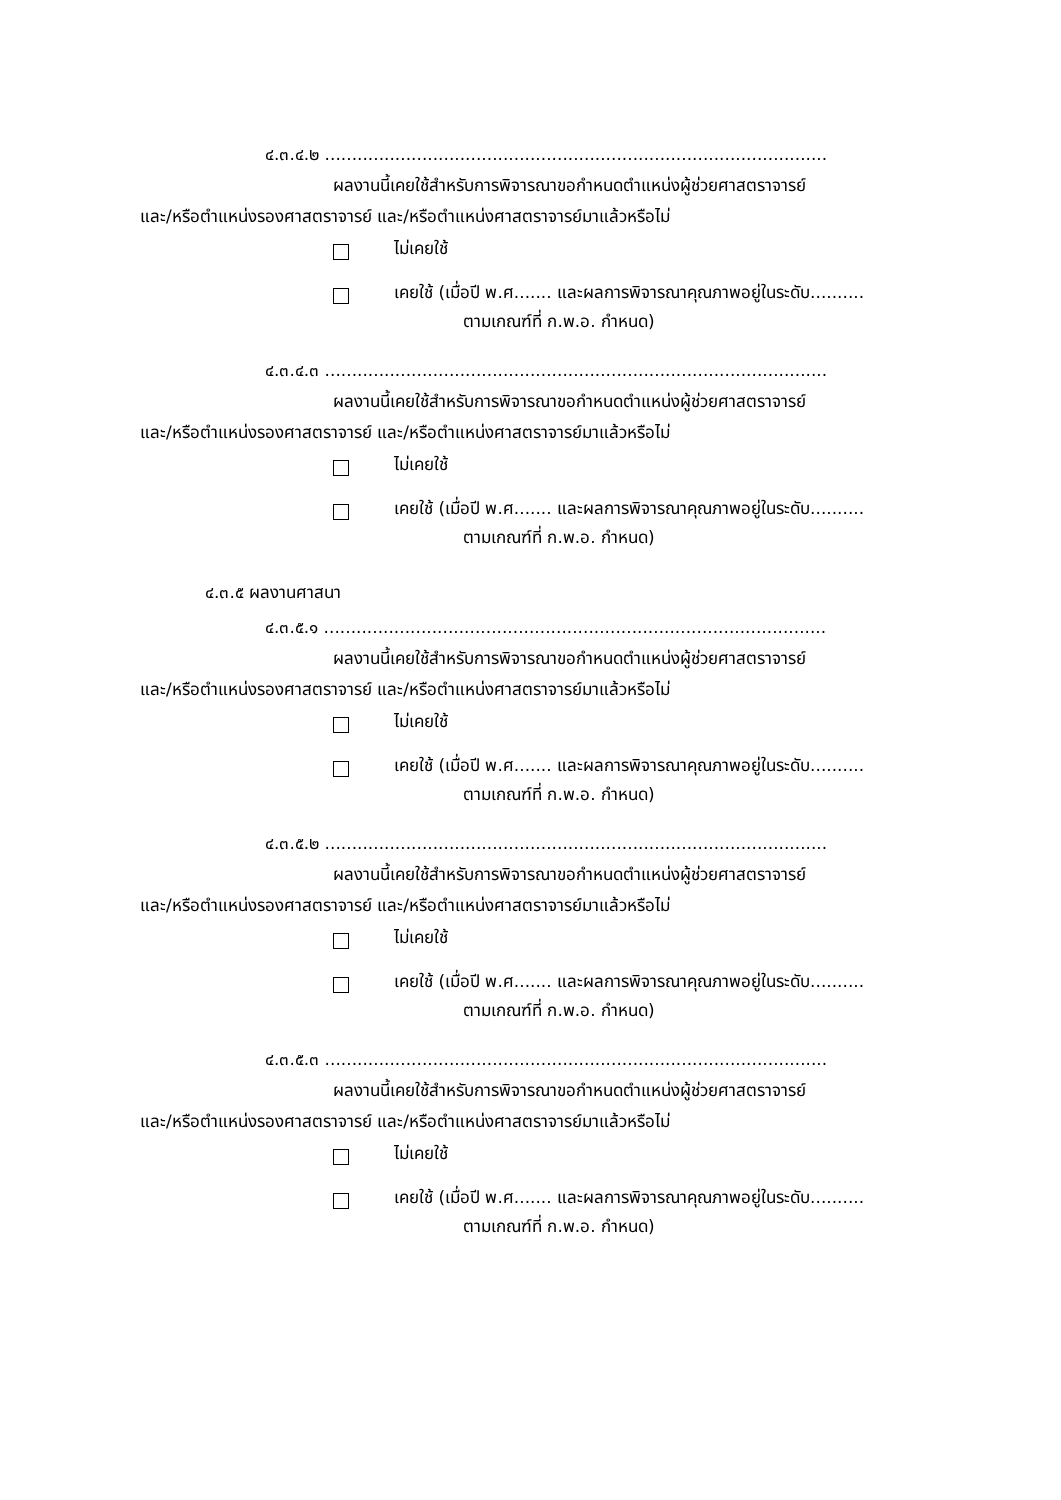๔.๓.๔.๒ .............................................................................................
ผลงานนี้เคยใช้สำหรับการพิจารณาขอกำหนดตำแหน่งผู้ช่วยศาสตราจารย์
และ/หรือตำแหน่งรองศาสตราจารย์ และ/หรือตำแหน่งศาสตราจารย์มาแล้วหรือไม่
ไม่เคยใช้
เคยใช้ (เมื่อปี พ.ศ....... และผลการพิจารณาคุณภาพอยู่ในระดับ..........
ตามเกณฑ์ที่ ก.พ.อ. กำหนด)
๔.๓.๔.๓ .............................................................................................
ผลงานนี้เคยใช้สำหรับการพิจารณาขอกำหนดตำแหน่งผู้ช่วยศาสตราจารย์
และ/หรือตำแหน่งรองศาสตราจารย์ และ/หรือตำแหน่งศาสตราจารย์มาแล้วหรือไม่
ไม่เคยใช้
เคยใช้ (เมื่อปี พ.ศ....... และผลการพิจารณาคุณภาพอยู่ในระดับ..........
ตามเกณฑ์ที่ ก.พ.อ. กำหนด)
๔.๓.๕ ผลงานศาสนา
๔.๓.๕.๑ .............................................................................................
ผลงานนี้เคยใช้สำหรับการพิจารณาขอกำหนดตำแหน่งผู้ช่วยศาสตราจารย์
และ/หรือตำแหน่งรองศาสตราจารย์ และ/หรือตำแหน่งศาสตราจารย์มาแล้วหรือไม่
ไม่เคยใช้
เคยใช้ (เมื่อปี พ.ศ....... และผลการพิจารณาคุณภาพอยู่ในระดับ..........
ตามเกณฑ์ที่ ก.พ.อ. กำหนด)
๔.๓.๕.๒ .............................................................................................
ผลงานนี้เคยใช้สำหรับการพิจารณาขอกำหนดตำแหน่งผู้ช่วยศาสตราจารย์
และ/หรือตำแหน่งรองศาสตราจารย์ และ/หรือตำแหน่งศาสตราจารย์มาแล้วหรือไม่
ไม่เคยใช้
เคยใช้ (เมื่อปี พ.ศ....... และผลการพิจารณาคุณภาพอยู่ในระดับ..........
ตามเกณฑ์ที่ ก.พ.อ. กำหนด)
๔.๓.๕.๓ .............................................................................................
ผลงานนี้เคยใช้สำหรับการพิจารณาขอกำหนดตำแหน่งผู้ช่วยศาสตราจารย์
และ/หรือตำแหน่งรองศาสตราจารย์ และ/หรือตำแหน่งศาสตราจารย์มาแล้วหรือไม่
ไม่เคยใช้
เคยใช้ (เมื่อปี พ.ศ....... และผลการพิจารณาคุณภาพอยู่ในระดับ..........
ตามเกณฑ์ที่ ก.พ.อ. กำหนด)